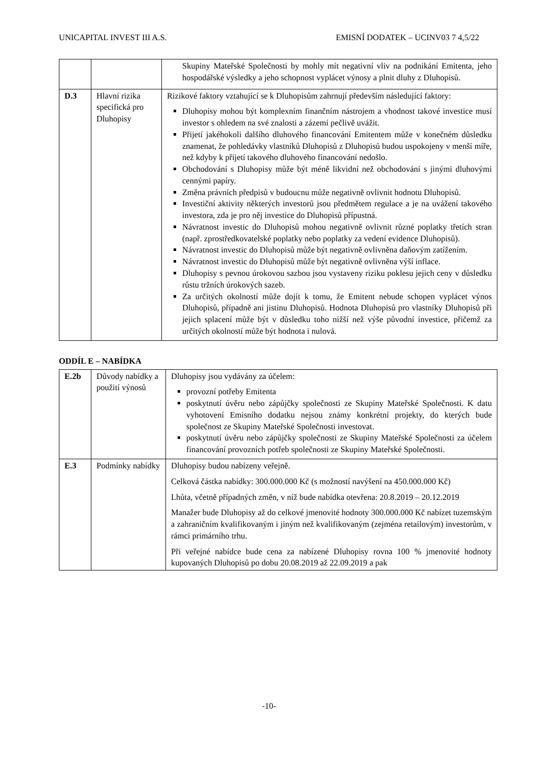UNICAPITAL INVEST III A.S. EMISNÍ DODATEK – UCINV03 7 4,5/22
| | | Skupiny Mateřské Společnosti by mohly mít negativní vliv na podnikání Emitenta, jeho hospodářské výsledky a jeho schopnost vyplácet výnosy a plnit dluhy z Dluhopisů. |
| D.3 | Hlavní rizika specifická pro Dluhopisy | Rizikové faktory vztahující se k Dluhopisům zahrnují především následující faktory: Dluhopisy mohou být komplexním finančním nástrojem a vhodnost takové investice musí investor s ohledem na své znalosti a zázemí pečlivě uvážit. Přijetí jakéhokoli dalšího dluhového financování Emitentem může v konečném důsledku znamenat, že pohledávky vlastníků Dluhopisů z Dluhopisů budou uspokojeny v menší míře, než kdyby k přijetí takového dluhového financování nedošlo. Obchodování s Dluhopisy může být méně likvidní než obchodování s jinými dluhovými cennými papíry. Změna právních předpisů v budoucnu může negativně ovlivnit hodnotu Dluhopisů. Investiční aktivity některých investorů jsou předmětem regulace a je na uvážení takového investora, zda je pro něj investice do Dluhopisů přípustná. Návratnost investic do Dluhopisů mohou negativně ovlivnit různé poplatky třetích stran (např. zprostředkovatelské poplatky nebo poplatky za vedení evidence Dluhopisů). Návratnost investic do Dluhopisů může být negativně ovlivněna daňovým zatížením. Návratnost investic do Dluhopisů může být negativně ovlivněna výší inflace. Dluhopisy s pevnou úrokovou sazbou jsou vystaveny riziku poklesu jejich ceny v důsledku růstu tržních úrokových sazeb. Za určitých okolností může dojít k tomu, že Emitent nebude schopen vyplácet výnos Dluhopisů, případně ani jistinu Dluhopisů. Hodnota Dluhopisů pro vlastníky Dluhopisů při jejich splacení může být v důsledku toho nižší než výše původní investice, přičemž za určitých okolností může být hodnota i nulová. |
ODDÍL E – NABÍDKA
| E.2b | Důvody nabídky a použití výnosů | Dluhopisy jsou vydávány za účelem: provozní potřeby Emitenta poskytnutí úvěru nebo zápůjčky společnosti ze Skupiny Mateřské Společnosti. K datu vyhotovení Emisního dodatku nejsou známy konkrétní projekty, do kterých bude společnost ze Skupiny Mateřské Společnosti investovat. poskytnutí úvěru nebo zápůjčky společnosti ze Skupiny Mateřské Společnosti za účelem financování provozních potřeb společnosti ze Skupiny Mateřské Společnosti. |
| E.3 | Podmínky nabídky | Dluhopisy budou nabízeny veřejně. Celková částka nabídky: 300.000.000 Kč (s možností navýšení na 450.000.000 Kč) Lhůta, včetně případných změn, v níž bude nabídka otevřena: 20.8.2019 – 20.12.2019 Manažer bude Dluhopisy až do celkové jmenovité hodnoty 300.000.000 Kč nabízet tuzemským a zahraničním kvalifikovaným i jiným než kvalifikovaným (zejména retailovým) investorům, v rámci primárního trhu. Při veřejné nabídce bude cena za nabízené Dluhopisy rovna 100 % jmenovité hodnoty kupovaných Dluhopisů po dobu 20.08.2019 až 22.09.2019 a pak |
-10-